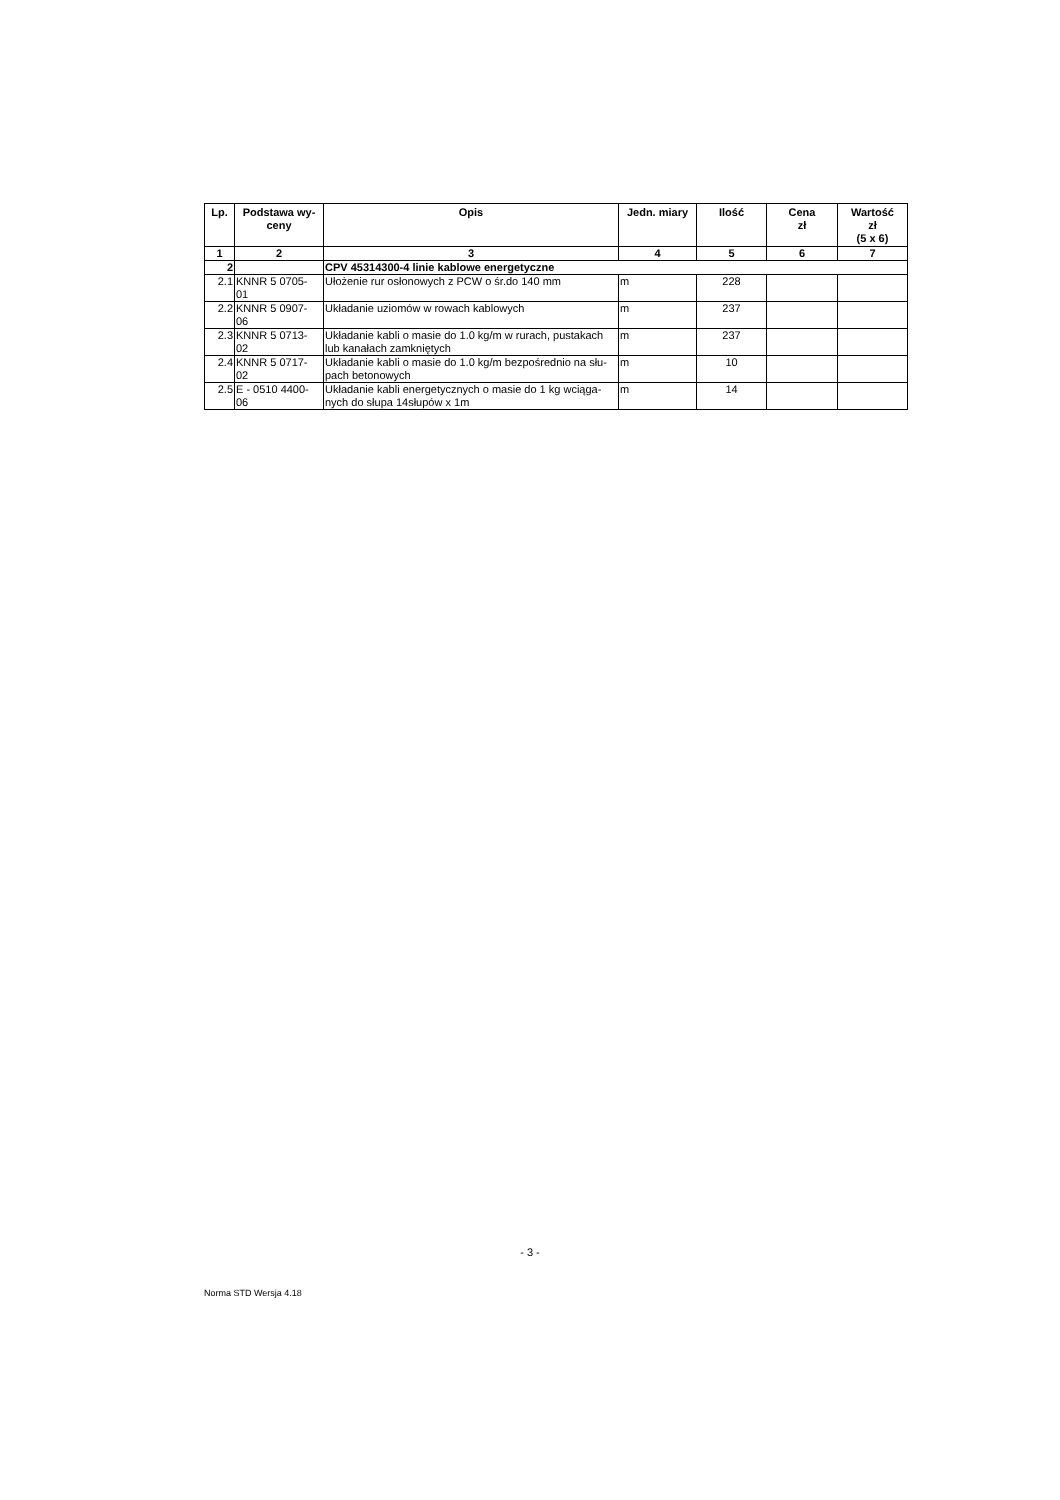| Lp. | Podstawa wy- ceny | Opis | Jedn. miary | Ilość | Cena zł | Wartość zł (5 x 6) |
| --- | --- | --- | --- | --- | --- | --- |
| 1 | 2 | 3 | 4 | 5 | 6 | 7 |
| 2 | | CPV 45314300-4 linie kablowe energetyczne | | | | |
| 2.1 | KNNR 5 0705- 01 | Ułożenie rur osłonowych z PCW o śr.do 140 mm | m | 228 | | |
| 2.2 | KNNR 5 0907- 06 | Układanie uziomów w rowach kablowych | m | 237 | | |
| 2.3 | KNNR 5 0713- 02 | Układanie kabli o masie do 1.0 kg/m w rurach, pustakach lub kanałach zamkniętych | m | 237 | | |
| 2.4 | KNNR 5 0717- 02 | Układanie kabli o masie do 1.0 kg/m bezpośrednio na słu- pach betonowych | m | 10 | | |
| 2.5 | E - 0510 4400- 06 | Układanie kabli energetycznych o masie do 1 kg wciąga- nych do słupa 14słupów x 1m | m | 14 | | |
- 3 -
Norma STD Wersja 4.18